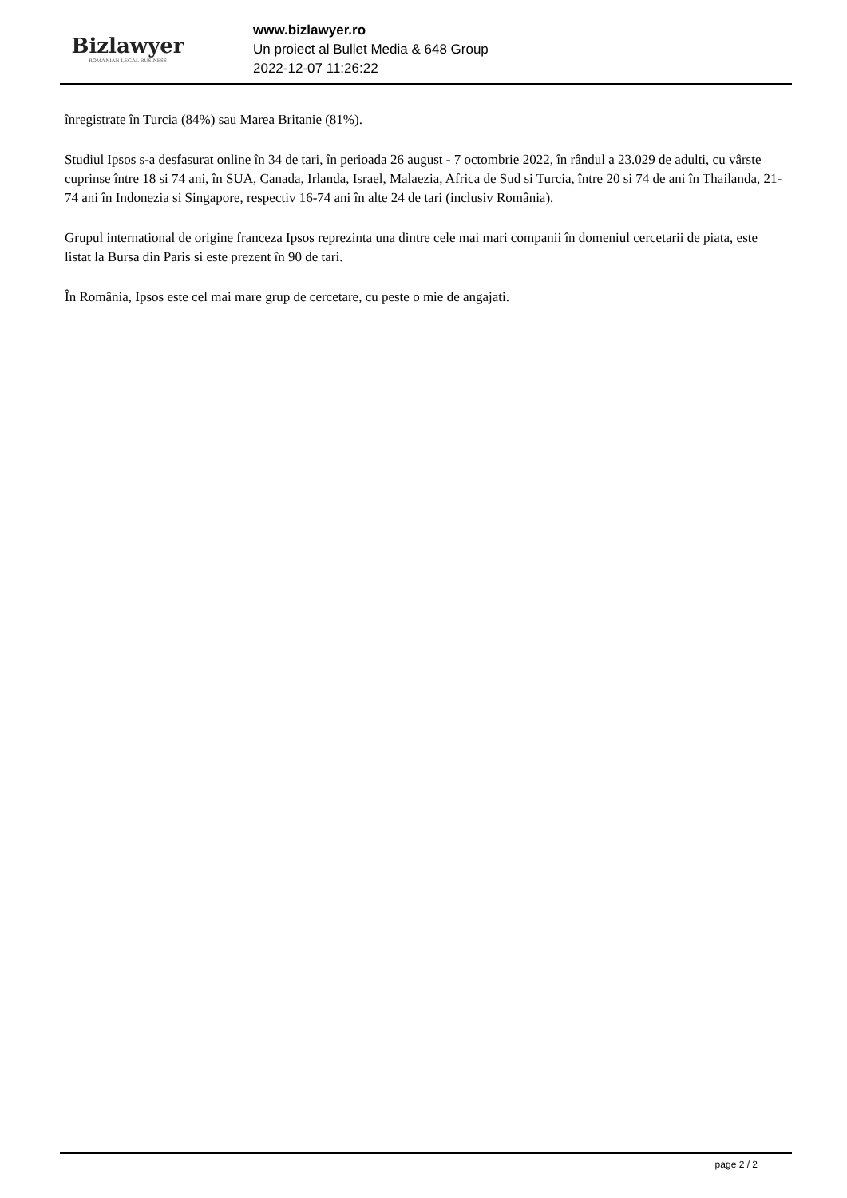Bizlawyer
ROMANIAN LEGAL BUSINESS
www.bizlawyer.ro
Un proiect al Bullet Media & 648 Group
2022-12-07 11:26:22
înregistrate în Turcia (84%) sau Marea Britanie (81%).
Studiul Ipsos s-a desfasurat online în 34 de tari, în perioada 26 august - 7 octombrie 2022, în rândul a 23.029 de adulti, cu vârste cuprinse între 18 si 74 ani, în SUA, Canada, Irlanda, Israel, Malaezia, Africa de Sud si Turcia, între 20 si 74 de ani în Thailanda, 21-74 ani în Indonezia si Singapore, respectiv 16-74 ani în alte 24 de tari (inclusiv România).
Grupul international de origine franceza Ipsos reprezinta una dintre cele mai mari companii în domeniul cercetarii de piata, este listat la Bursa din Paris si este prezent în 90 de tari.
În România, Ipsos este cel mai mare grup de cercetare, cu peste o mie de angajati.
page 2 / 2